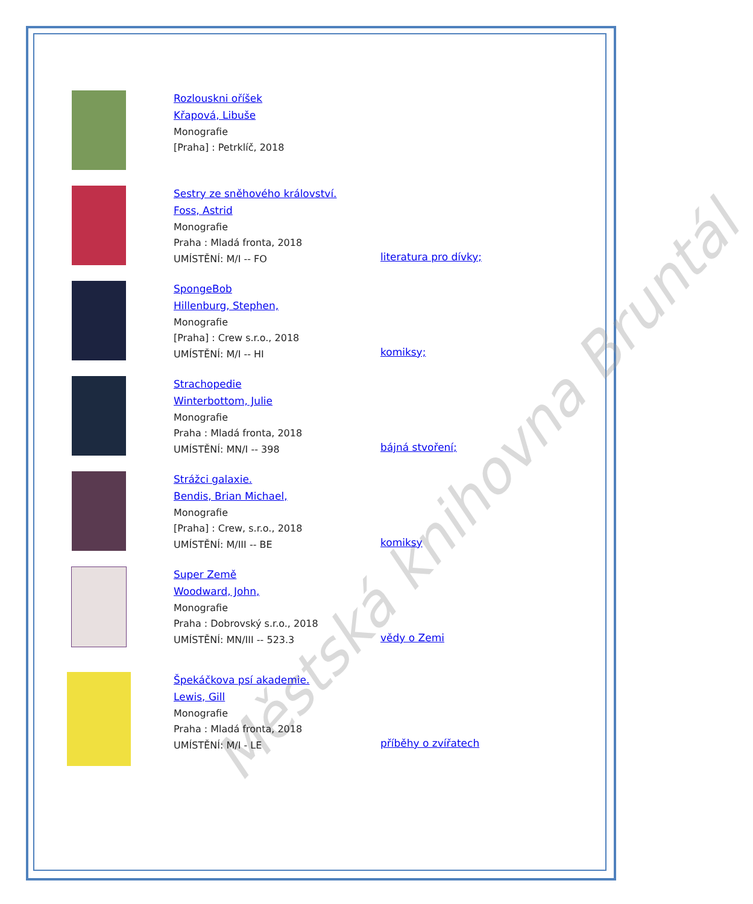Městská knihovna Bruntál
Rozlouskni oříšek
Křapová, Libuše
Monografie
[Praha] : Petrklíč, 2018
Sestry ze sněhového království.
Foss, Astrid
Monografie
Praha : Mladá fronta, 2018
UMÍSTĚNÍ: M/I -- FO
literatura pro dívky;
SpongeBob
Hillenburg, Stephen,
Monografie
[Praha] : Crew s.r.o., 2018
UMÍSTĚNÍ: M/I -- HI
komiksy;
Strachopedie
Winterbottom, Julie
Monografie
Praha : Mladá fronta, 2018
UMÍSTĚNÍ: MN/I -- 398
bájná stvoření;
Strážci galaxie.
Bendis, Brian Michael,
Monografie
[Praha] : Crew, s.r.o., 2018
UMÍSTĚNÍ: M/III -- BE
komiksy
Super Země
Woodward, John,
Monografie
Praha : Dobrovský s.r.o., 2018
UMÍSTĚNÍ: MN/III -- 523.3
vědy o Zemi
Špekáčkova psí akademie.
Lewis, Gill
Monografie
Praha : Mladá fronta, 2018
UMÍSTĚNÍ: M/I - LE
příběhy o zvířatech